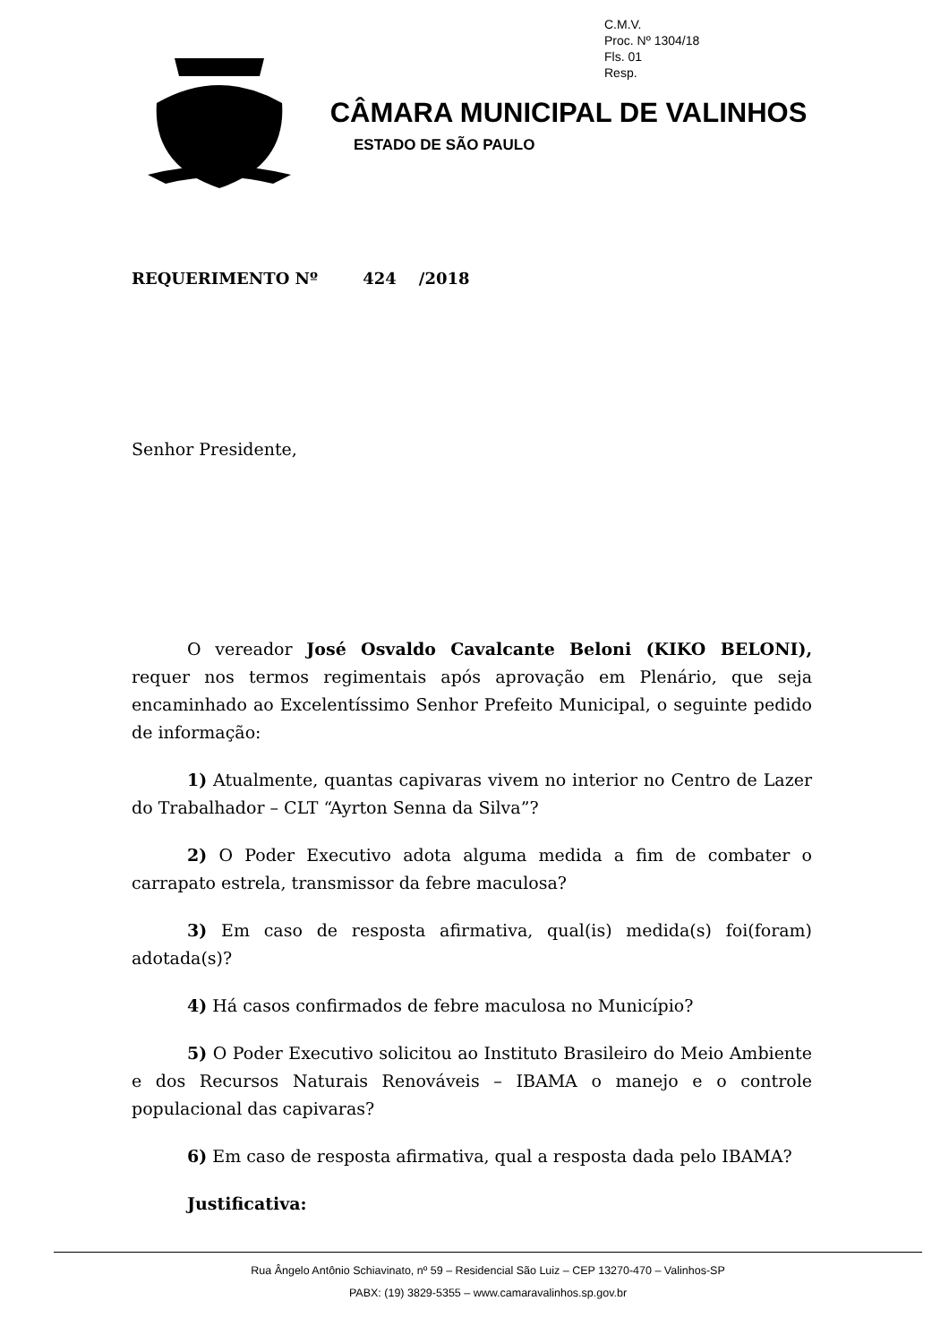C.M.V.
Proc. Nº 1304/18
Fls. 01
Resp.
CÂMARA MUNICIPAL DE VALINHOS
ESTADO DE SÃO PAULO
REQUERIMENTO Nº 424 /2018
Senhor Presidente,
O vereador José Osvaldo Cavalcante Beloni (KIKO BELONI), requer nos termos regimentais após aprovação em Plenário, que seja encaminhado ao Excelentíssimo Senhor Prefeito Municipal, o seguinte pedido de informação:
1) Atualmente, quantas capivaras vivem no interior no Centro de Lazer do Trabalhador – CLT “Ayrton Senna da Silva”?
2) O Poder Executivo adota alguma medida a fim de combater o carrapato estrela, transmissor da febre maculosa?
3) Em caso de resposta afirmativa, qual(is) medida(s) foi(foram) adotada(s)?
4) Há casos confirmados de febre maculosa no Município?
5) O Poder Executivo solicitou ao Instituto Brasileiro do Meio Ambiente e dos Recursos Naturais Renováveis – IBAMA o manejo e o controle populacional das capivaras?
6) Em caso de resposta afirmativa, qual a resposta dada pelo IBAMA?
Justificativa:
Rua Ângelo Antônio Schiavinato, nº 59 – Residencial São Luiz – CEP 13270-470 – Valinhos-SP
PABX: (19) 3829-5355 – www.camaravalinhos.sp.gov.br